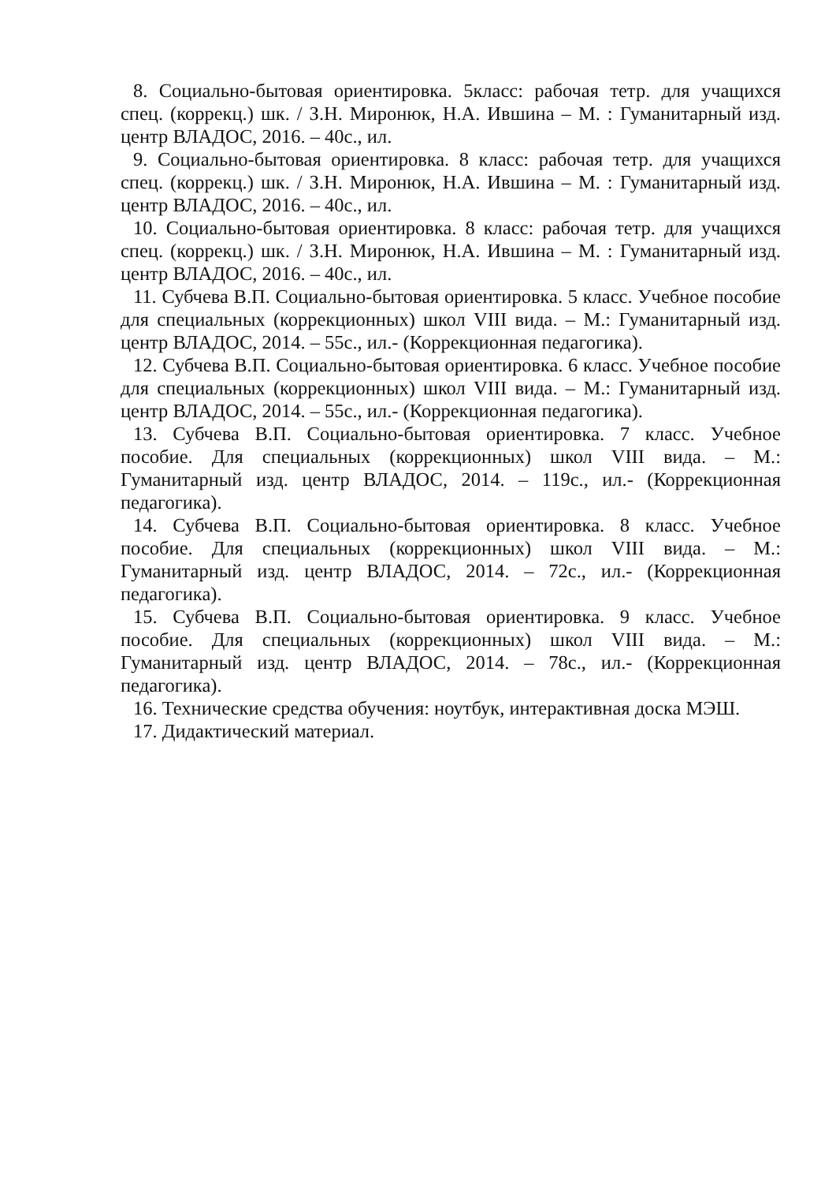8. Социально-бытовая ориентировка. 5класс: рабочая тетр. для учащихся спец. (коррекц.) шк. / З.Н. Миронюк, Н.А. Ившина – М. : Гуманитарный изд. центр ВЛАДОС, 2016. – 40с., ил.
9. Социально-бытовая ориентировка. 8 класс: рабочая тетр. для учащихся спец. (коррекц.) шк. / З.Н. Миронюк, Н.А. Ившина – М. : Гуманитарный изд. центр ВЛАДОС, 2016. – 40с., ил.
10. Социально-бытовая ориентировка. 8 класс: рабочая тетр. для учащихся спец. (коррекц.) шк. / З.Н. Миронюк, Н.А. Ившина – М. : Гуманитарный изд. центр ВЛАДОС, 2016. – 40с., ил.
11. Субчева В.П. Социально-бытовая ориентировка. 5 класс. Учебное пособие для специальных (коррекционных) школ VIII вида. – М.: Гуманитарный изд. центр ВЛАДОС, 2014. – 55с., ил.- (Коррекционная педагогика).
12. Субчева В.П. Социально-бытовая ориентировка. 6 класс. Учебное пособие для специальных (коррекционных) школ VIII вида. – М.: Гуманитарный изд. центр ВЛАДОС, 2014. – 55с., ил.- (Коррекционная педагогика).
13. Субчева В.П. Социально-бытовая ориентировка. 7 класс. Учебное пособие. Для специальных (коррекционных) школ VIII вида. – М.: Гуманитарный изд. центр ВЛАДОС, 2014. – 119с., ил.- (Коррекционная педагогика).
14. Субчева В.П. Социально-бытовая ориентировка. 8 класс. Учебное пособие. Для специальных (коррекционных) школ VIII вида. – М.: Гуманитарный изд. центр ВЛАДОС, 2014. – 72с., ил.- (Коррекционная педагогика).
15. Субчева В.П. Социально-бытовая ориентировка. 9 класс. Учебное пособие. Для специальных (коррекционных) школ VIII вида. – М.: Гуманитарный изд. центр ВЛАДОС, 2014. – 78с., ил.- (Коррекционная педагогика).
16. Технические средства обучения: ноутбук, интерактивная доска МЭШ.
17. Дидактический материал.